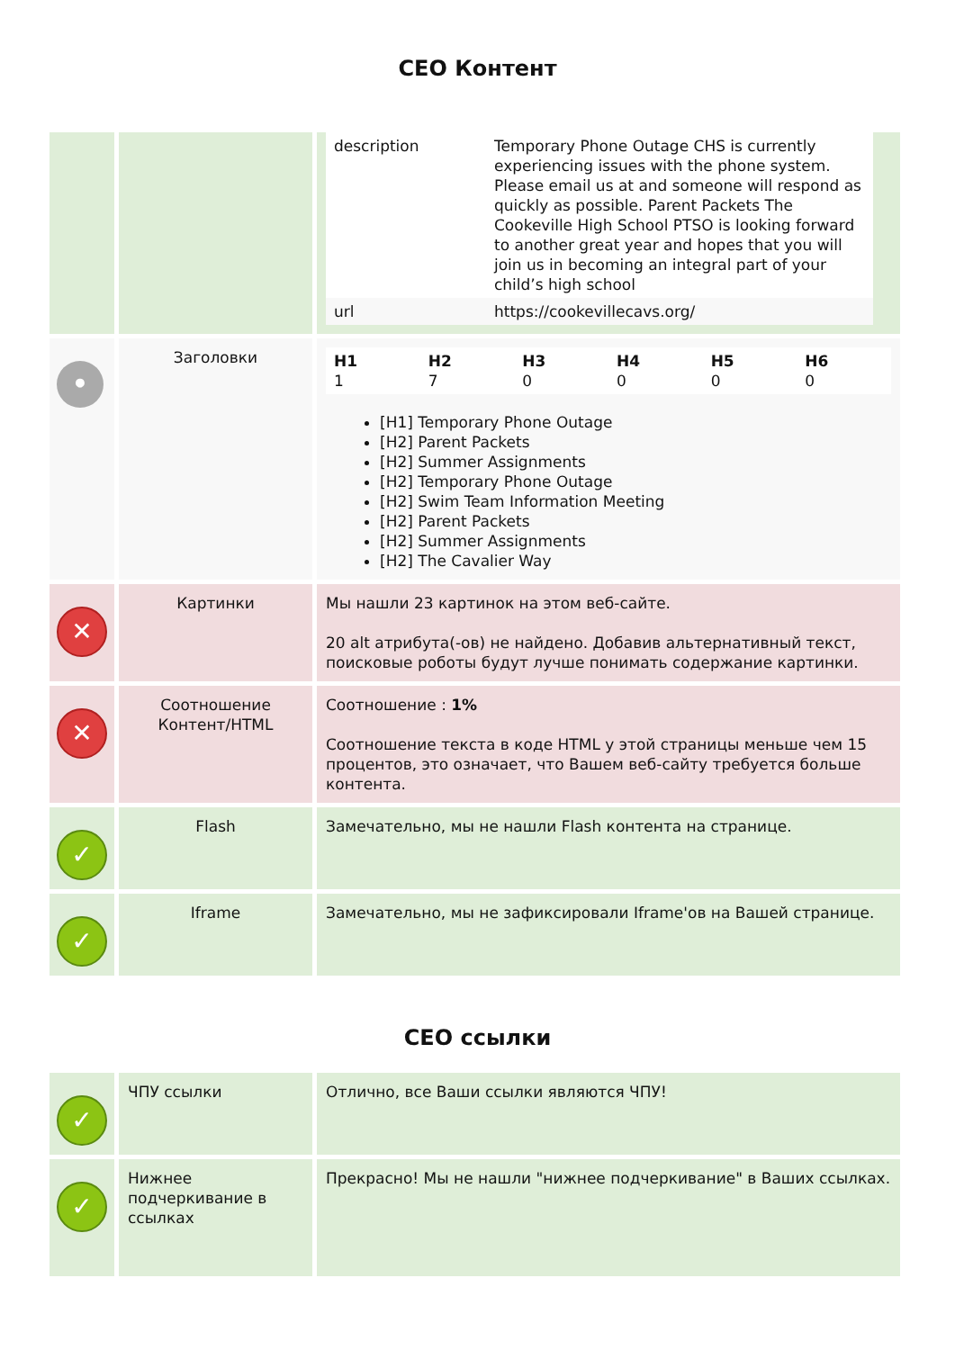СЕО Контент
| | | / description / Temporary Phone Outage CHS is currently experiencing issues with the phone system. Please email us at and someone will respond as quickly as possible. Parent Packets The Cookeville High School PTSO is looking forward to another great year and hopes that you will join us in becoming an integral part of your child’s high school / / url / https://cookevillecavs.org/ / |
| • | Заголовки | / H1 1 / H2 7 / H3 0 / H4 0 / H5 0 / H6 0 / [H1] Temporary Phone Outage [H2] Parent Packets [H2] Summer Assignments [H2] Temporary Phone Outage [H2] Swim Team Information Meeting [H2] Parent Packets [H2] Summer Assignments [H2] The Cavalier Way |
| ✕ | Картинки | Мы нашли 23 картинок на этом веб-сайте. 20 alt атрибута(-ов) не найдено. Добавив альтернативный текст, поисковые роботы будут лучше понимать содержание картинки. |
| ✕ | Соотношение Контент/HTML | Соотношение : 1% Соотношение текста в коде HTML у этой страницы меньше чем 15 процентов, это означает, что Вашем веб-сайту требуется больше контента. |
| ✓ | Flash | Замечательно, мы не нашли Flash контента на странице. |
| ✓ | Iframe | Замечательно, мы не зафиксировали Iframe'ов на Вашей странице. |
СЕО ссылки
| ✓ | ЧПУ ссылки | Отлично, все Ваши ссылки являются ЧПУ! |
| ✓ | Нижнее подчеркивание в ссылках | Прекрасно! Мы не нашли "нижнее подчеркивание" в Ваших ссылках. |